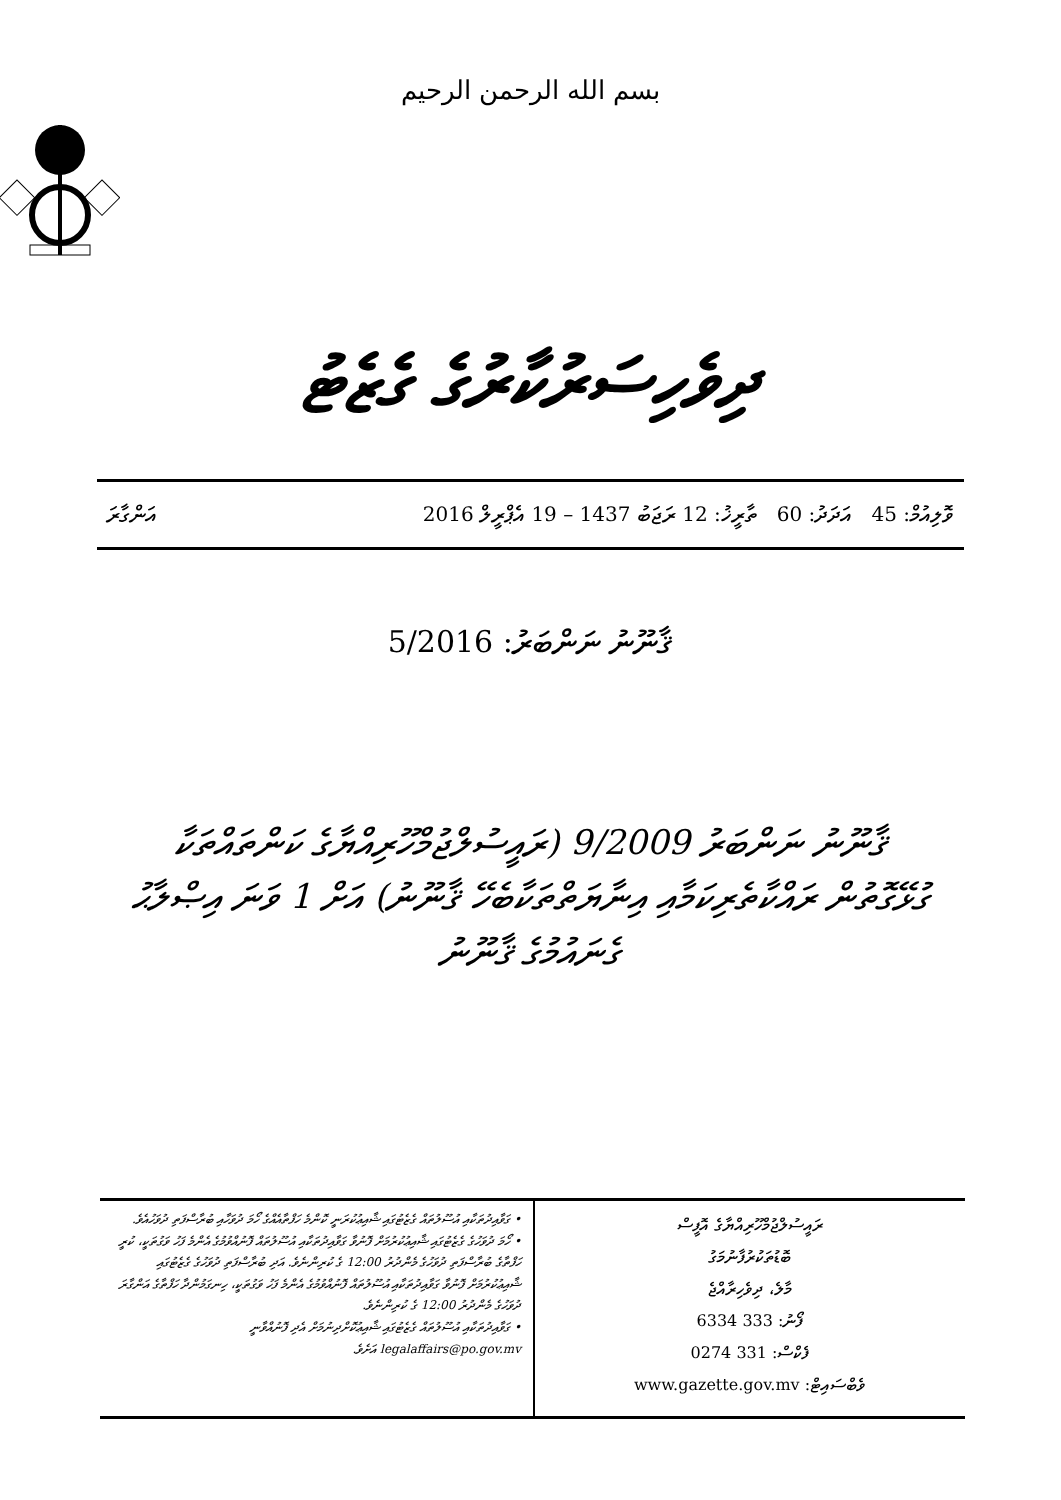بسم الله الرحمن الرحيم
ދިވެހިސަރުކާރުގެ ގެޒެޓު
ވޮލިއުމް: 45 އަދަދު: 60 ތާރީޚު: 12 ރަޖަބު 1437 – 19 އެޕްރީލް 2016 އަންގާރަ
ޤާނޫނު ނަންބަރު: 5/2016
ޤާނޫނު ނަންބަރު 9/2009 (ރައީސުލްޖުމްހޫރިއްޔާގެ ކަންތައްތަކާ ގުޅޭގޮތުން ރައްކާތެރިކަމާއި އިނާޔަތްތަކާބެހޭ ޤާނޫނު) އަށް 1 ވަނަ އިޞްލާޙު ގެނައުމުގެ ޤާނޫނު
ރައީސުލްޖުމްހޫރިއްޔާގެ އޮފީސް
ބޮޑުތަކުރުފާނުމަގު
މާލެ، ދިވެހިރާއްޖެ
ފޯނު: 333 6334
ފެކްސް: 331 0274
ވެބްސައިޓް: www.gazette.gov.mv
• ގަވާއިދުތަކާއި އުސޫލުތައް ގެޒެޓުގައި ޝާއިޢުކުރަނީ ކޮންމެ ހަފްތާއެއްގެ ހޯމަ ދުވަހާއި ބުރާސްފަތި ދުވަހުއެވެ.
• ހޯމަ ދުވަހުގެ ގެޒެޓުގައި ޝާއިޢުކުރުމަށް ފޮނުވާ ގަވާއިދުތަކާއި އުސޫލުތައް ފޮނުއްވުމުގެ އެންމެ ފަހު ވަގުތަކީ، ކުރީ ހަފްތާގެ ބުރާސްފަތި ދުވަހުގެ މެންދުރު 12:00 ގެ ކުރިންނެވެ. އަދި ބުރާސްފަތި ދުވަހުގެ ގެޒެޓުގައި ޝާއިޢުކުރުމަށް ފޮނުވާ ގަވާއިދުތަކާއި އުސޫލުތައް ފޮނުއްވުމުގެ އެންމެ ފަހު ވަގުތަކީ، ހިނގަމުންދާ ހަފްތާގެ އަންގާރަ ދުވަހުގެ މެންދުރު 12:00 ގެ ކުރިންނެވެ.
• ގަވާއިދުތަކާއި އުސޫލުތައް ގެޒެޓުގައި ޝާއިޢުކޮށްދިނުމަށް އެދި ފޮނުއްވާނީ legalaffairs@po.gov.mv އަށެވެ.